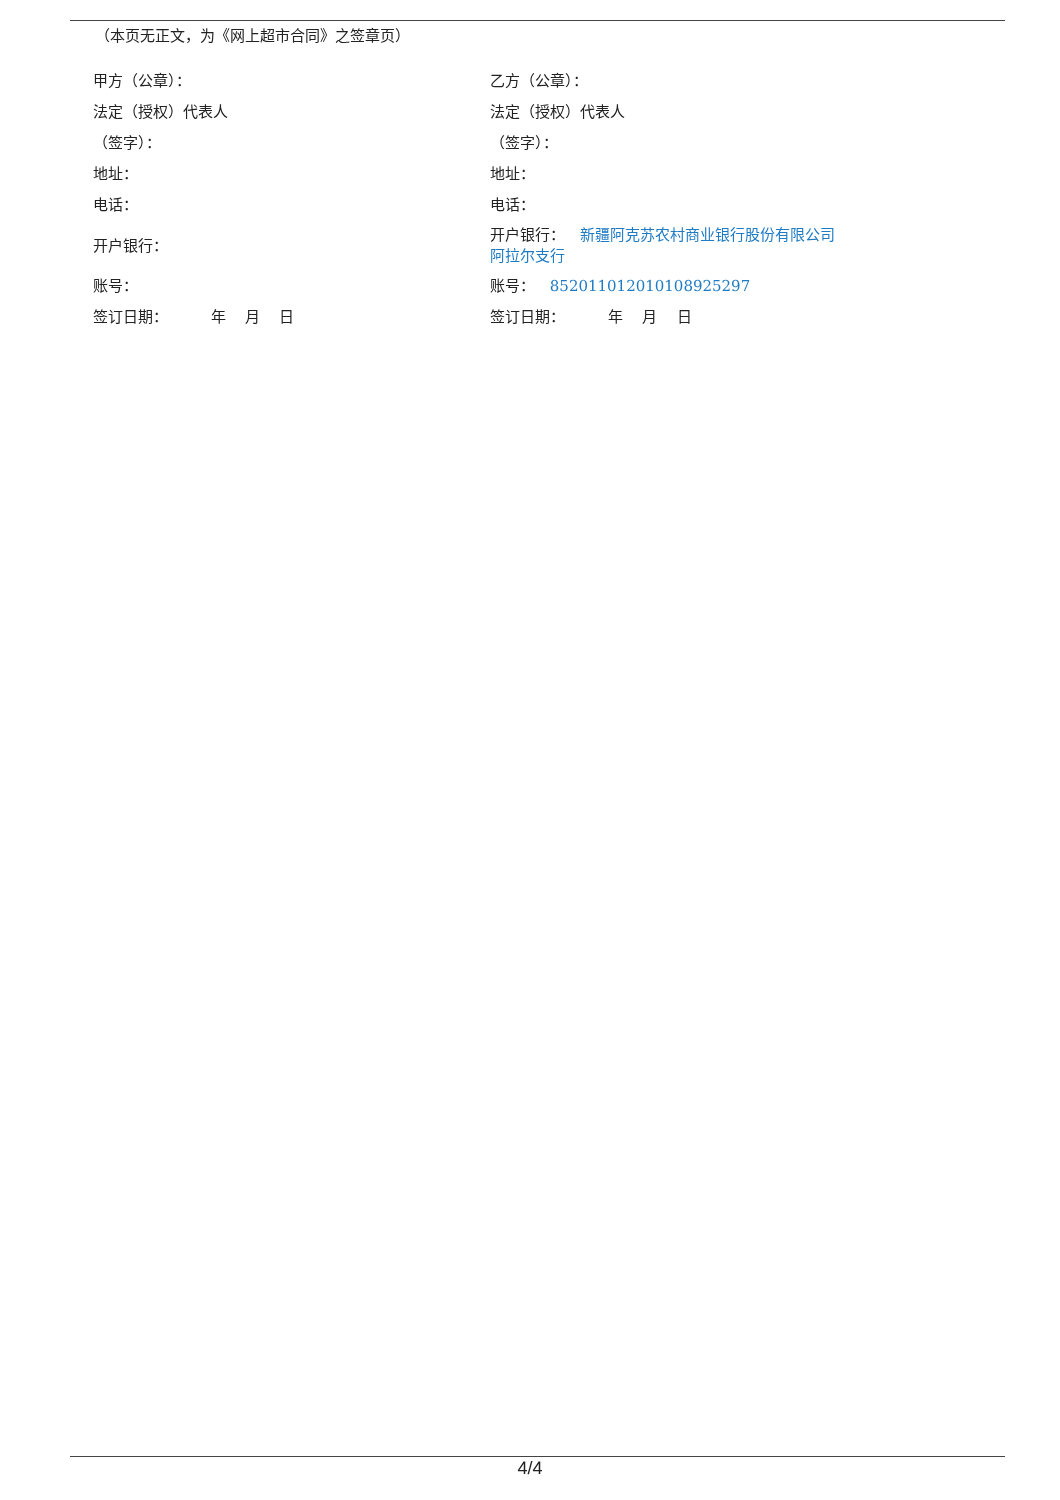（本页无正文，为《网上超市合同》之签章页）
| 甲方（公章）： | 乙方（公章）： |
| 法定（授权）代表人 | 法定（授权）代表人 |
| （签字）： | （签字）： |
| 地址： | 地址： |
| 电话： | 电话： |
| 开户银行： | 开户银行： 新疆阿克苏农村商业银行股份有限公司 阿拉尔支行 |
| 账号： | 账号： 852011012010108925297 |
| 签订日期： 年 月 日 | 签订日期： 年 月 日 |
4/4